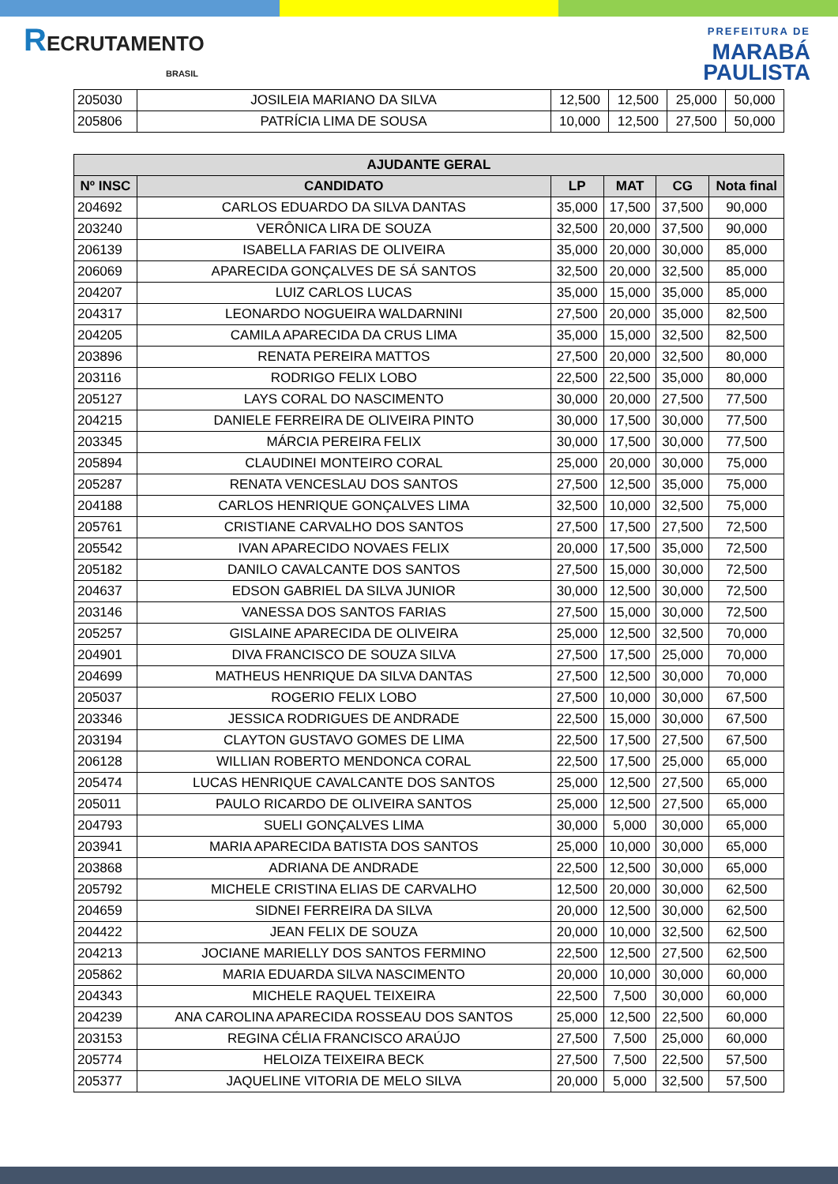RECRUTAMENTO
BRASIL
PREFEITURA DE
MARABÁ
PAULISTA
| 205030 | JOSILEIA MARIANO DA SILVA | 12,500 | 12,500 | 25,000 | 50,000 |
| 205806 | PATRÍCIA LIMA DE SOUSA | 10,000 | 12,500 | 27,500 | 50,000 |
| AJUDANTE GERAL | | | | | |
| --- | --- | --- | --- | --- | --- |
| Nº INSC | CANDIDATO | LP | MAT | CG | Nota final |
| 204692 | CARLOS EDUARDO DA SILVA DANTAS | 35,000 | 17,500 | 37,500 | 90,000 |
| 203240 | VERÔNICA LIRA DE SOUZA | 32,500 | 20,000 | 37,500 | 90,000 |
| 206139 | ISABELLA FARIAS DE OLIVEIRA | 35,000 | 20,000 | 30,000 | 85,000 |
| 206069 | APARECIDA GONÇALVES DE SÁ SANTOS | 32,500 | 20,000 | 32,500 | 85,000 |
| 204207 | LUIZ CARLOS LUCAS | 35,000 | 15,000 | 35,000 | 85,000 |
| 204317 | LEONARDO NOGUEIRA WALDARNINI | 27,500 | 20,000 | 35,000 | 82,500 |
| 204205 | CAMILA APARECIDA DA CRUS LIMA | 35,000 | 15,000 | 32,500 | 82,500 |
| 203896 | RENATA PEREIRA MATTOS | 27,500 | 20,000 | 32,500 | 80,000 |
| 203116 | RODRIGO FELIX LOBO | 22,500 | 22,500 | 35,000 | 80,000 |
| 205127 | LAYS CORAL DO NASCIMENTO | 30,000 | 20,000 | 27,500 | 77,500 |
| 204215 | DANIELE FERREIRA DE OLIVEIRA PINTO | 30,000 | 17,500 | 30,000 | 77,500 |
| 203345 | MÁRCIA PEREIRA FELIX | 30,000 | 17,500 | 30,000 | 77,500 |
| 205894 | CLAUDINEI MONTEIRO CORAL | 25,000 | 20,000 | 30,000 | 75,000 |
| 205287 | RENATA VENCESLAU DOS SANTOS | 27,500 | 12,500 | 35,000 | 75,000 |
| 204188 | CARLOS HENRIQUE GONÇALVES LIMA | 32,500 | 10,000 | 32,500 | 75,000 |
| 205761 | CRISTIANE CARVALHO DOS SANTOS | 27,500 | 17,500 | 27,500 | 72,500 |
| 205542 | IVAN APARECIDO NOVAES FELIX | 20,000 | 17,500 | 35,000 | 72,500 |
| 205182 | DANILO CAVALCANTE DOS SANTOS | 27,500 | 15,000 | 30,000 | 72,500 |
| 204637 | EDSON GABRIEL DA SILVA JUNIOR | 30,000 | 12,500 | 30,000 | 72,500 |
| 203146 | VANESSA DOS SANTOS FARIAS | 27,500 | 15,000 | 30,000 | 72,500 |
| 205257 | GISLAINE APARECIDA DE OLIVEIRA | 25,000 | 12,500 | 32,500 | 70,000 |
| 204901 | DIVA FRANCISCO DE SOUZA SILVA | 27,500 | 17,500 | 25,000 | 70,000 |
| 204699 | MATHEUS HENRIQUE DA SILVA DANTAS | 27,500 | 12,500 | 30,000 | 70,000 |
| 205037 | ROGERIO FELIX LOBO | 27,500 | 10,000 | 30,000 | 67,500 |
| 203346 | JESSICA RODRIGUES DE ANDRADE | 22,500 | 15,000 | 30,000 | 67,500 |
| 203194 | CLAYTON GUSTAVO GOMES DE LIMA | 22,500 | 17,500 | 27,500 | 67,500 |
| 206128 | WILLIAN ROBERTO MENDONCA CORAL | 22,500 | 17,500 | 25,000 | 65,000 |
| 205474 | LUCAS HENRIQUE CAVALCANTE DOS SANTOS | 25,000 | 12,500 | 27,500 | 65,000 |
| 205011 | PAULO RICARDO DE OLIVEIRA SANTOS | 25,000 | 12,500 | 27,500 | 65,000 |
| 204793 | SUELI GONÇALVES LIMA | 30,000 | 5,000 | 30,000 | 65,000 |
| 203941 | MARIA APARECIDA BATISTA DOS SANTOS | 25,000 | 10,000 | 30,000 | 65,000 |
| 203868 | ADRIANA DE ANDRADE | 22,500 | 12,500 | 30,000 | 65,000 |
| 205792 | MICHELE CRISTINA ELIAS DE CARVALHO | 12,500 | 20,000 | 30,000 | 62,500 |
| 204659 | SIDNEI FERREIRA DA SILVA | 20,000 | 12,500 | 30,000 | 62,500 |
| 204422 | JEAN FELIX DE SOUZA | 20,000 | 10,000 | 32,500 | 62,500 |
| 204213 | JOCIANE MARIELLY DOS SANTOS FERMINO | 22,500 | 12,500 | 27,500 | 62,500 |
| 205862 | MARIA EDUARDA SILVA NASCIMENTO | 20,000 | 10,000 | 30,000 | 60,000 |
| 204343 | MICHELE RAQUEL TEIXEIRA | 22,500 | 7,500 | 30,000 | 60,000 |
| 204239 | ANA CAROLINA APARECIDA ROSSEAU DOS SANTOS | 25,000 | 12,500 | 22,500 | 60,000 |
| 203153 | REGINA CÉLIA FRANCISCO ARAÚJO | 27,500 | 7,500 | 25,000 | 60,000 |
| 205774 | HELOIZA TEIXEIRA BECK | 27,500 | 7,500 | 22,500 | 57,500 |
| 205377 | JAQUELINE VITORIA DE MELO SILVA | 20,000 | 5,000 | 32,500 | 57,500 |